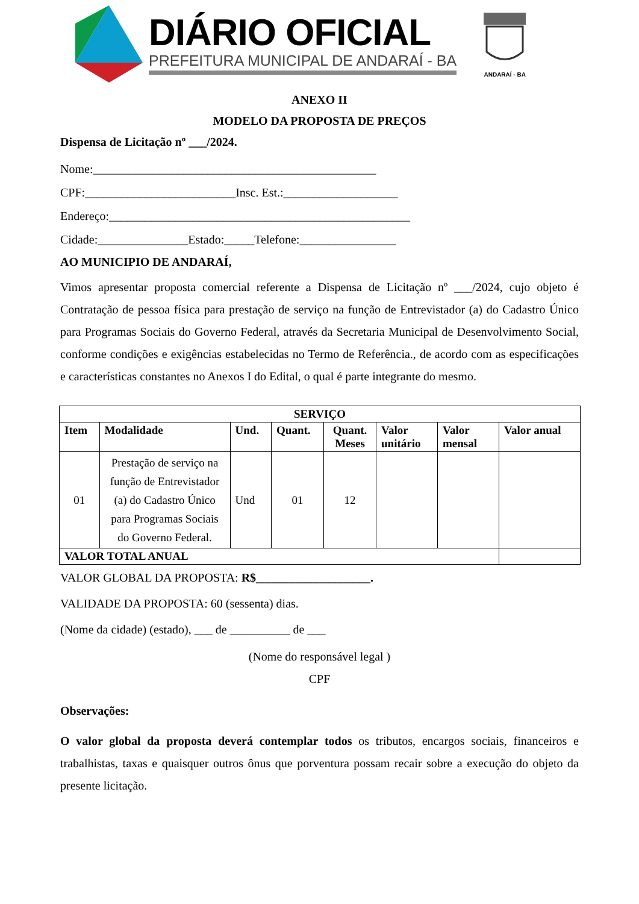DIÁRIO OFICIAL
PREFEITURA MUNICIPAL DE ANDARAÍ - BA
ANDARAÍ - BA
ANEXO II
MODELO DA PROPOSTA DE PREÇOS
Dispensa de Licitação nº ___/2024.
Nome:_______________________________________________
CPF:_________________________Insc. Est.:___________________
Endereço:__________________________________________________
Cidade:_______________Estado:_____Telefone:________________
AO MUNICIPIO DE ANDARAÍ,
Vimos apresentar proposta comercial referente a Dispensa de Licitação nº ___/2024, cujo objeto é Contratação de pessoa física para prestação de serviço na função de Entrevistador (a) do Cadastro Único para Programas Sociais do Governo Federal, através da Secretaria Municipal de Desenvolvimento Social, conforme condições e exigências estabelecidas no Termo de Referência., de acordo com as especificações e características constantes no Anexos I do Edital, o qual é parte integrante do mesmo.
| SERVIÇO | | | | | | | |
| --- | --- | --- | --- | --- | --- | --- | --- |
| Item | Modalidade | Und. | Quant. | Quant. Meses | Valor unitário | Valor mensal | Valor anual |
| 01 | Prestação de serviço na função de Entrevistador (a) do Cadastro Único para Programas Sociais do Governo Federal. | Und | 01 | 12 | | | |
| VALOR TOTAL ANUAL | | | | | | | |
VALOR GLOBAL DA PROPOSTA: R$___________________.
VALIDADE DA PROPOSTA: 60 (sessenta) dias.
(Nome da cidade) (estado), ___ de __________ de ___
(Nome do responsável legal )
CPF
Observações:
O valor global da proposta deverá contemplar todos os tributos, encargos sociais, financeiros e trabalhistas, taxas e quaisquer outros ônus que porventura possam recair sobre a execução do objeto da presente licitação.